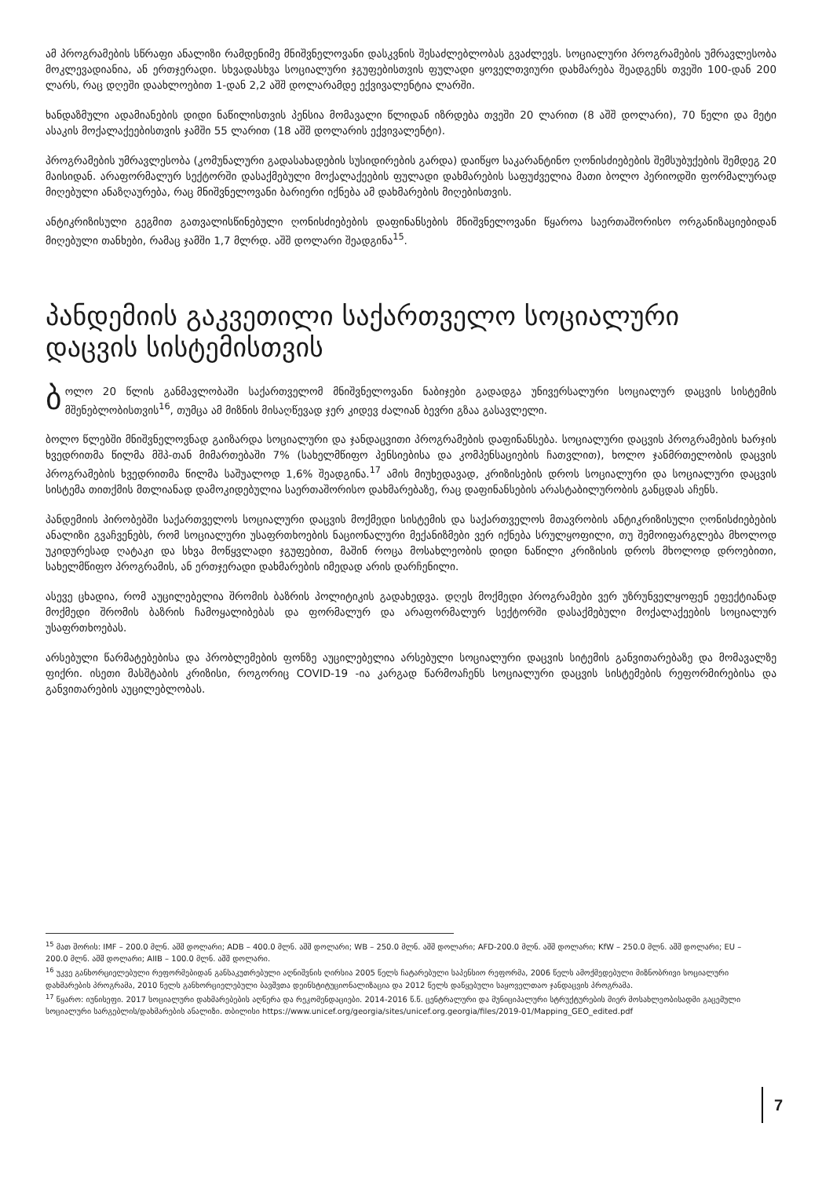ამ პროგრამების სწრაფი ანალიზი რამდენიმე მნიშვნელოვანი დასკვნის შესაძლებლობას გვაძლევს. სოციალური პროგრამების უმრავლესობა მოკლევადიანია, ან ერთჯერადი. სხვადასხვა სოციალური ჯგუფებისთვის ფულადი ყოველთვიური დახმარება შეადგენს თვეში 100-დან 200 ლარს, რაც დღეში დაახლოებით 1-დან 2,2 აშშ დოლარამდე ექვივალენტია ლარში.
ხანდაზმული ადამიანების დიდი ნაწილისთვის პენსია მომავალი წლიდან იზრდება თვეში 20 ლარით (8 აშშ დოლარი), 70 წელი და მეტი ასაკის მოქალაქეებისთვის ჯამში 55 ლარით (18 აშშ დოლარის ექვივალენტი).
პროგრამების უმრავლესობა (კომუნალური გადასახადების სუსიდირების გარდა) დაიწყო საკარანტინო ღონისძიებების შემსუბუქების შემდეგ 20 მაისიდან. არაფორმალურ სექტორში დასაქმებული მოქალაქეების ფულადი დახმარების საფუძველია მათი ბოლო პერიოდში ფორმალურად მიღებული ანაზღაურება, რაც მნიშვნელოვანი ბარიერი იქნება ამ დახმარების მიღებისთვის.
ანტიკრიზისული გეგმით გათვალისწინებული ღონისძიებების დაფინანსების მნიშვნელოვანი წყაროა საერთაშორისო ორგანიზაციებიდან მიღებული თანხები, რამაც ჯამში 1,7 მლრდ. აშშ დოლარი შეადგინა<sup>15</sup>.
პანდემიის გაკვეთილი საქართველო სოციალური დაცვის სისტემისთვის
ბოლო 20 წლის განმავლობაში საქართველომ მნიშვნელოვანი ნაბიჯები გადადგა უნივერსალური სოციალურ დაცვის სისტემის მშენებლობისთვის<sup>16</sup>, თუმცა ამ მიზნის მისაღწევად ჯერ კიდევ ძალიან ბევრი გზაა გასავლელი.
ბოლო წლებში მნიშვნელოვნად გაიზარდა სოციალური და ჯანდაცვითი პროგრამების დაფინანსება. სოციალური დაცვის პროგრამების ხარჯის ხვედრითმა წილმა მშპ-თან მიმართებაში 7% (სახელმწიფო პენსიებისა და კომპენსაციების ჩათვლით), ხოლო ჯანმრთელობის დაცვის პროგრამების ხვედრითმა წილმა საშუალოდ 1,6% შეადგინა.<sup>17</sup> ამის მიუხედავად, კრიზისების დროს სოციალური და სოციალური დაცვის სისტემა თითქმის მთლიანად დამოკიდებულია საერთაშორისო დახმარებაზე, რაც დაფინანსების არასტაბილურობის განცდას აჩენს.
პანდემიის პირობებში საქართველოს სოციალური დაცვის მოქმედი სისტემის და საქართველოს მთავრობის ანტიკრიზისული ღონისძიებების ანალიზი გვაჩვენებს, რომ სოციალური უსაფრთხოების ნაციონალური მექანიზმები ვერ იქნება სრულყოფილი, თუ შემოიფარგლება მხოლოდ უკიდურესად ღატაკი და სხვა მოწყვლადი ჯგუფებით, მაშინ როცა მოსახლეობის დიდი ნაწილი კრიზისის დროს მხოლოდ დროებითი, სახელმწიფო პროგრამის, ან ერთჯერადი დახმარების იმედად არის დარჩენილი.
ასევე ცხადია, რომ აუცილებელია შრომის ბაზრის პოლიტიკის გადახედვა. დღეს მოქმედი პროგრამები ვერ უზრუნველყოფენ ეფექტიანად მოქმედი შრომის ბაზრის ჩამოყალიბებას და ფორმალურ და არაფორმალურ სექტორში დასაქმებული მოქალაქეების სოციალურ უსაფრთხოებას.
არსებული წარმატებებისა და პრობლემების ფონზე აუცილებელია არსებული სოციალური დაცვის სიტემის განვითარებაზე და მომავალზე ფიქრი. ისეთი მასშტაბის კრიზისი, როგორიც COVID-19 -ია კარგად წარმოაჩენს სოციალური დაცვის სისტემების რეფორმირებისა და განვითარების აუცილებლობას.
<sup>15</sup> მათ შორის: IMF – 200.0 მლნ. აშშ დოლარი; ADB – 400.0 მლნ. აშშ დოლარი; WB – 250.0 მლნ. აშშ დოლარი; AFD-200.0 მლნ. აშშ დოლარი; KfW – 250.0 მლნ. აშშ დოლარი; EU – 200.0 მლნ. აშშ დოლარი; AIIB – 100.0 მლნ. აშშ დოლარი.
<sup>16</sup> უკვე განხორციელებული რეფორმებიდან განსაკუთრებული აღნიშვნის ღირსია 2005 წელს ჩატარებული საპენსიო რეფორმა, 2006 წელს ამოქმედებული მიზნობრივი სოციალური დახმარების პროგრამა, 2010 წელს განხორციელებული ბავშვთა დეინსტიტუციონალიზაცია და 2012 წელს დაწყებული საყოველთაო ჯანდაცვის პროგრამა.
<sup>17</sup> წყარო: იუნისეფი. 2017 სოციალური დახმარებების აღწერა და რეკომენდაციები. 2014-2016 წ.წ. ცენტრალური და მუნიციპალური სტრუქტურების მიერ მოსახლეობისადმი გაცემული სოციალური სარგებლის/დახმარების ანალიზი. თბილისი https://www.unicef.org/georgia/sites/unicef.org.georgia/files/2019-01/Mapping_GEO_edited.pdf
7